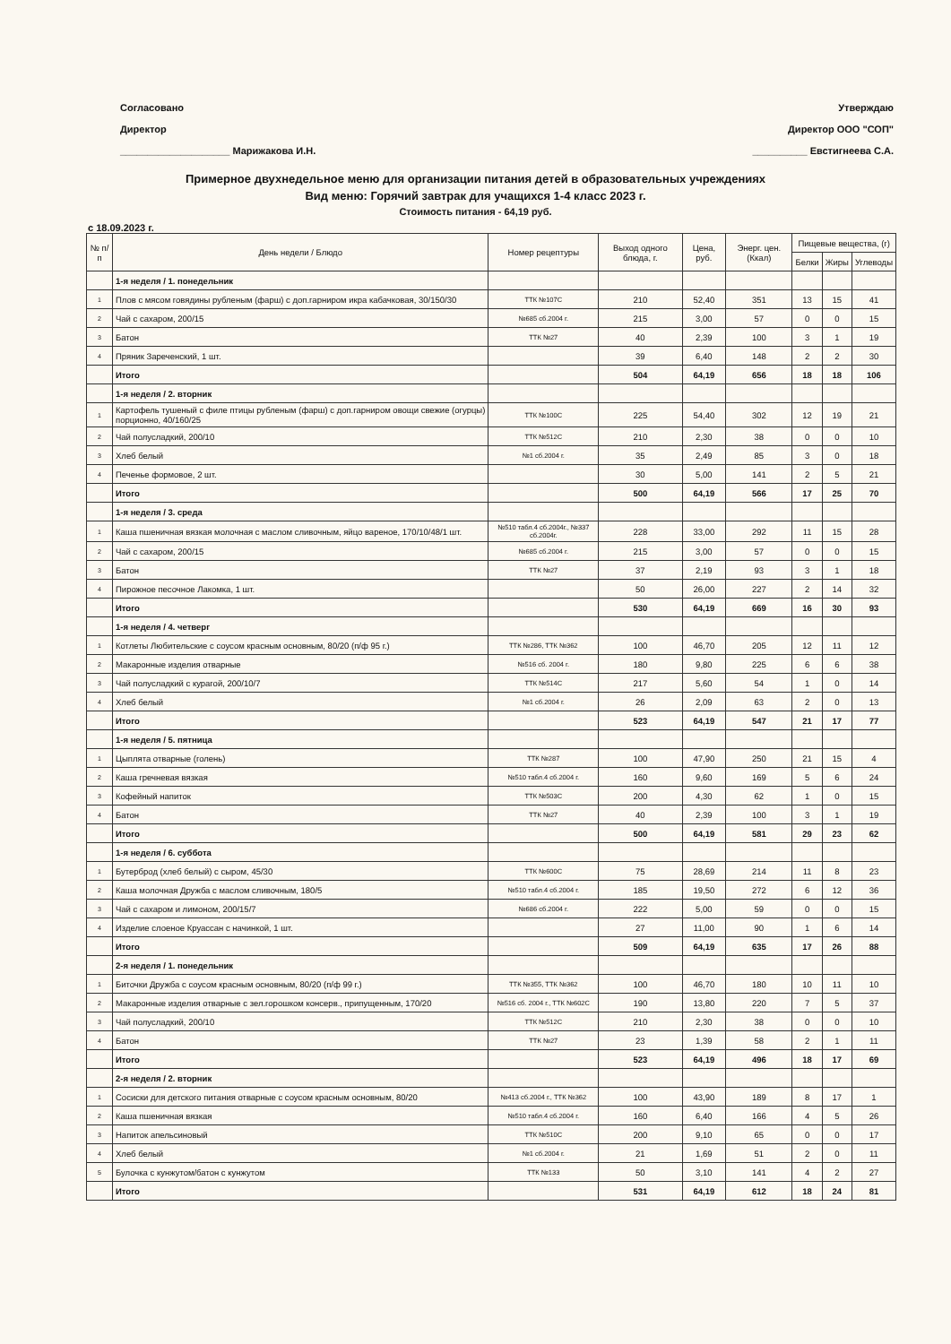Согласовано
Директор
____________________ Марижакова И.Н.
Утверждаю
Директор ООО "СОП"
__________ Евстигнеева С.А.
Примерное двухнедельное меню для организации питания детей в образовательных учреждениях
Вид меню: Горячий завтрак для учащихся 1-4 класс 2023 г.
Стоимость питания - 64,19 руб.
с 18.09.2023 г.
| № п/п | День недели / Блюдо | Номер рецептуры | Выход одного блюда, г. | Цена, руб. | Энерг. цен. (Ккал) | Пищевые вещества, (г) | | |
| --- | --- | --- | --- | --- | --- | --- | --- | --- |
| | | | | | | Белки | Жиры | Углеводы |
| | 1-я неделя / 1. понедельник | | | | | | | |
| 1 | Плов с мясом говядины рубленым (фарш) с доп.гарниром икра кабачковая, 30/150/30 | ТТК №107С | 210 | 52,40 | 351 | 13 | 15 | 41 |
| 2 | Чай с сахаром, 200/15 | №685 сб.2004 г. | 215 | 3,00 | 57 | 0 | 0 | 15 |
| 3 | Батон | ТТК №27 | 40 | 2,39 | 100 | 3 | 1 | 19 |
| 4 | Пряник Зареченский, 1 шт. | | 39 | 6,40 | 148 | 2 | 2 | 30 |
| | Итого | | 504 | 64,19 | 656 | 18 | 18 | 106 |
| | 1-я неделя / 2. вторник | | | | | | | |
| 1 | Картофель тушеный с филе птицы рубленым (фарш) с доп.гарниром овощи свежие (огурцы) порционно, 40/160/25 | ТТК №100С | 225 | 54,40 | 302 | 12 | 19 | 21 |
| 2 | Чай полусладкий, 200/10 | ТТК №512С | 210 | 2,30 | 38 | 0 | 0 | 10 |
| 3 | Хлеб белый | №1 сб.2004 г. | 35 | 2,49 | 85 | 3 | 0 | 18 |
| 4 | Печенье формовое, 2 шт. | | 30 | 5,00 | 141 | 2 | 5 | 21 |
| | Итого | | 500 | 64,19 | 566 | 17 | 25 | 70 |
| | 1-я неделя / 3. среда | | | | | | | |
| 1 | Каша пшеничная вязкая молочная с маслом сливочным, яйцо вареное, 170/10/48/1 шт. | №510 табл.4 сб.2004г., №337 сб.2004г. | 228 | 33,00 | 292 | 11 | 15 | 28 |
| 2 | Чай с сахаром, 200/15 | №685 сб.2004 г. | 215 | 3,00 | 57 | 0 | 0 | 15 |
| 3 | Батон | ТТК №27 | 37 | 2,19 | 93 | 3 | 1 | 18 |
| 4 | Пирожное песочное Лакомка, 1 шт. | | 50 | 26,00 | 227 | 2 | 14 | 32 |
| | Итого | | 530 | 64,19 | 669 | 16 | 30 | 93 |
| | 1-я неделя / 4. четверг | | | | | | | |
| 1 | Котлеты Любительские с соусом красным основным, 80/20 (п/ф 95 г.) | ТТК №286, ТТК №362 | 100 | 46,70 | 205 | 12 | 11 | 12 |
| 2 | Макаронные изделия отварные | №516 сб. 2004 г. | 180 | 9,80 | 225 | 6 | 6 | 38 |
| 3 | Чай полусладкий с курагой, 200/10/7 | ТТК №514С | 217 | 5,60 | 54 | 1 | 0 | 14 |
| 4 | Хлеб белый | №1 сб.2004 г. | 26 | 2,09 | 63 | 2 | 0 | 13 |
| | Итого | | 523 | 64,19 | 547 | 21 | 17 | 77 |
| | 1-я неделя / 5. пятница | | | | | | | |
| 1 | Цыплята отварные (голень) | ТТК №287 | 100 | 47,90 | 250 | 21 | 15 | 4 |
| 2 | Каша гречневая вязкая | №510 табл.4 сб.2004 г. | 160 | 9,60 | 169 | 5 | 6 | 24 |
| 3 | Кофейный напиток | ТТК №503С | 200 | 4,30 | 62 | 1 | 0 | 15 |
| 4 | Батон | ТТК №27 | 40 | 2,39 | 100 | 3 | 1 | 19 |
| | Итого | | 500 | 64,19 | 581 | 29 | 23 | 62 |
| | 1-я неделя / 6. суббота | | | | | | | |
| 1 | Бутерброд (хлеб белый) с сыром, 45/30 | ТТК №600С | 75 | 28,69 | 214 | 11 | 8 | 23 |
| 2 | Каша молочная Дружба с маслом сливочным, 180/5 | №510 табл.4 сб.2004 г. | 185 | 19,50 | 272 | 6 | 12 | 36 |
| 3 | Чай с сахаром и лимоном, 200/15/7 | №686 сб.2004 г. | 222 | 5,00 | 59 | 0 | 0 | 15 |
| 4 | Изделие слоеное Круассан с начинкой, 1 шт. | | 27 | 11,00 | 90 | 1 | 6 | 14 |
| | Итого | | 509 | 64,19 | 635 | 17 | 26 | 88 |
| | 2-я неделя / 1. понедельник | | | | | | | |
| 1 | Биточки Дружба с соусом красным основным, 80/20 (п/ф 99 г.) | ТТК №355, ТТК №362 | 100 | 46,70 | 180 | 10 | 11 | 10 |
| 2 | Макаронные изделия отварные с зел.горошком консерв., припущенным, 170/20 | №516 сб. 2004 г., ТТК №602С | 190 | 13,80 | 220 | 7 | 5 | 37 |
| 3 | Чай полусладкий, 200/10 | ТТК №512С | 210 | 2,30 | 38 | 0 | 0 | 10 |
| 4 | Батон | ТТК №27 | 23 | 1,39 | 58 | 2 | 1 | 11 |
| | Итого | | 523 | 64,19 | 496 | 18 | 17 | 69 |
| | 2-я неделя / 2. вторник | | | | | | | |
| 1 | Сосиски для детского питания отварные с соусом красным основным, 80/20 | №413 сб.2004 г., ТТК №362 | 100 | 43,90 | 189 | 8 | 17 | 1 |
| 2 | Каша пшеничная вязкая | №510 табл.4 сб.2004 г. | 160 | 6,40 | 166 | 4 | 5 | 26 |
| 3 | Напиток апельсиновый | ТТК №510С | 200 | 9,10 | 65 | 0 | 0 | 17 |
| 4 | Хлеб белый | №1 сб.2004 г. | 21 | 1,69 | 51 | 2 | 0 | 11 |
| 5 | Булочка с кунжутом/батон с кунжутом | ТТК №133 | 50 | 3,10 | 141 | 4 | 2 | 27 |
| | Итого | | 531 | 64,19 | 612 | 18 | 24 | 81 |